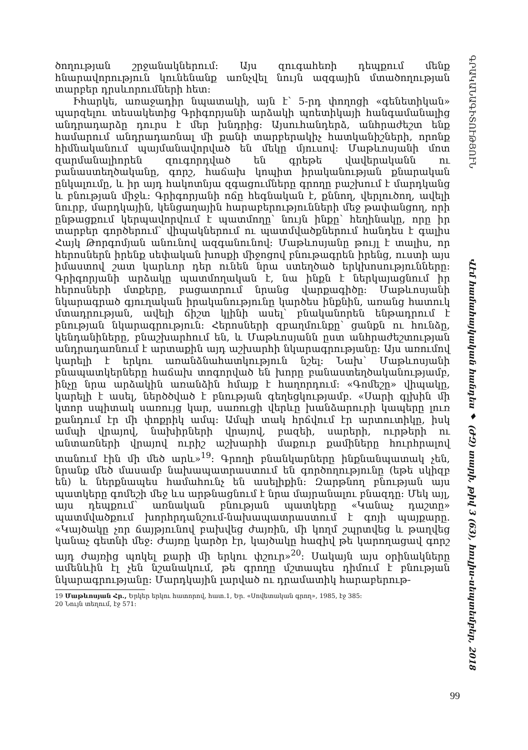ծողության շրջանակներում: Այս զուգահեռի դեպքում մենք հնարավորություն կունենանք առնչվել նույն ազգային մտածողության տարբեր դրսևորումների հետ:
Իհարկե, առաջադիր նպատակի, այն է՝ 5-րդ փողոցի «գենետիկան» պարզելու տեսակետից Գրիգորյանի արձակի պոետիկայի հանգամանալից անդրադարձը դուրս է մեր խնդրից: Այսուհանդերձ, անհրաժեշտ ենք համարում անդրադառնալ մի քանի տարբերակիչ հատկանիշների, որոնք հիմնականում պայմանավորված են մեկը մյուսով: Մաթևոսյանի մոտ զարմանալիորեն զուգորդված են գրեթե վավերականն ու բանաստեղծականը, գորշ, հաճախ կոպիտ իրականության քնարական ընկալումը, և իր այդ հակոտնյա զգացումները գրողը բաշխում է մարդկանց և բնության միջև: Գրիգորյանի ոճը հեգնական է, քննող, վերլուծող, ավելի նուրբ, մարդկային, կենցաղային հարաբերությունների մեջ թափանցող, որի ընթացքում կերպավորվում է պատմողը՝ նույն ինքը՝ հեղինակը, որը իր տարբեր գործերում՝ վիպակներում ու պատմվածքներում հանդես է գալիս Հայկ Թորգոմյան անունով ազգանունով: Մաթևոսյանը թույլ է տալիս, որ հերոսներն իրենք սեփական խոսքի միջոցով բնութագրեն իրենց, ուստի այս իմաստով շատ կարևոր դեր ունեն նրա ստեղծած երկխոսությունները: Գրիգորյանի արձակը պատմողական է, նա ինքն է ներկայացնում իր հերոսների մտքերը, բացատրում նրանց վարքագիծը: Մաթևոսյանի նկարագրած գյուղական իրականությունը կարծես ինքնին, առանց հատուկ մտադրության, ավելի ճիշտ կլինի ասել՝ բնականորեն ենթադրում է բնության նկարագրություն: Հերոսների զբաղմունքը՝ ցանքն ու հունձը, կենդանիները, բնաշխարհում են, և Մաթևոսյանն ըստ անհրաժեշտության անդրադառնում է արտաքին այդ աշխարհի նկարագրությանը: Այս առումով կարելի է երկու առանձնահատկություն նշել: Նախ՝ Մաթևոսյանի բնապատկերները հաճախ տոգորված են խորը բանաստեղծականությամբ, ինչը նրա արձակին առանձին հմայք է հաղորդում: «Գոմեշը» վիպակը, կարելի է ասել, ներծծված է բնության գեղեցկությամբ. «Սարի գլխին մի կտոր սպիտակ սառույց կար, սառուցի վերևը խանձարուրի կապերը լուռ քանդում էր մի փոքրիկ ամպ: Ամպի տակ հրճվում էր արտուտիկը, իսկ ամպի վրայով, նախիրների վրայով, բազեի, սարերի, ուրթերի ու անտառների վրայով ուրիշ աշխարհի մաքուր քամիները հուրհրալով տանում էին մի մեծ արև»<sup>19</sup>: Գրողի բնանկարները ինքնանպատակ չեն, նրանք մեծ մասամբ նախապատրաստում են գործողությունը (եթե սկիզբ են) և ներքնապես համահունչ են ասելիքին: Զարթնող բնության այս պատկերը գոմեշի մեջ ևս արթնացնում է նրա մայրանալու բնազդը: Մեկ այլ, այս դեպքում՝ առնական բնության պատկերը «Կանաչ դաշտը» պատմվածքում խորհրդանշում-նախապատրաստում է գոյի պայքարը. «Կայծակը չոր ճայթյունով բախվեց ժայռին, մի կողմ շպրտվեց և թաղվեց կանաչ գետնի մեջ: Ժայռը կարծր էր, կայծակը հազիվ թե կարողացավ գորշ այդ ժայռից պոկել քարի մի երկու փշուր»<sup>20</sup>: Սակայն այս օրինակները ամենևին էլ չեն նշանակում, թե գրողը մշտապես դիմում է բնության նկարագրությանը: Մարդկային լարված ու դրամատիկ հարաբերութ-
19 Մաթևոսյան Հր., Երկեր երկու հատորով, հատ.1, Եր. «Սովետական գրող», 1985, էջ 385:
20 Նույն տեղում, էջ 571:
ԳՐԱԿԱՆԱԳԻՏՈՒԹՅՈՒՆ Վէմ համահայկական հանդես ♦ (ԺԶ) տարի, թիվ 3 (63), հուլիս-սեպտեմբեր, 2018
99